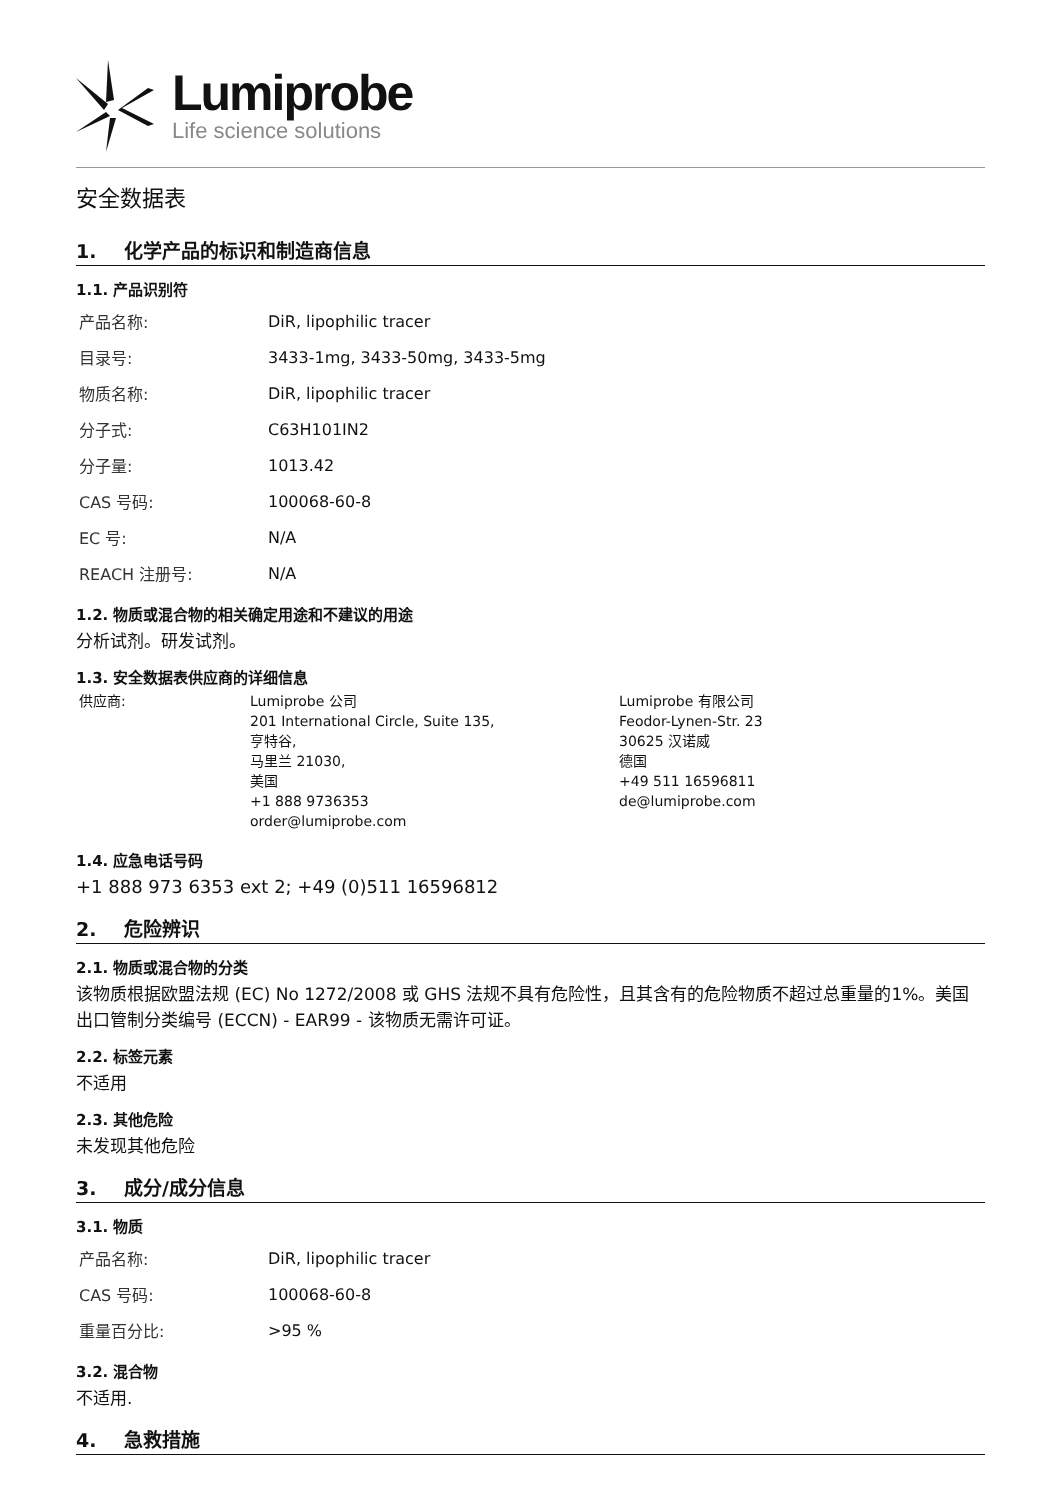Lumiprobe
Life science solutions
安全数据表
1. 化学产品的标识和制造商信息
1.1. 产品识别符
| 产品名称: | DiR, lipophilic tracer |
| 目录号: | 3433-1mg, 3433-50mg, 3433-5mg |
| 物质名称: | DiR, lipophilic tracer |
| 分子式: | C63H101IN2 |
| 分子量: | 1013.42 |
| CAS 号码: | 100068-60-8 |
| EC 号: | N/A |
| REACH 注册号: | N/A |
1.2. 物质或混合物的相关确定用途和不建议的用途
分析试剂。研发试剂。
1.3. 安全数据表供应商的详细信息
供应商: Lumiprobe 公司
201 International Circle, Suite 135,
亨特谷,
马里兰 21030,
美国
+1 888 9736353
order@lumiprobe.com
Lumiprobe 有限公司
Feodor-Lynen-Str. 23
30625 汉诺威
德国
+49 511 16596811
de@lumiprobe.com
1.4. 应急电话号码
+1 888 973 6353 ext 2; +49 (0)511 16596812
2. 危险辨识
2.1. 物质或混合物的分类
该物质根据欧盟法规 (EC) No 1272/2008 或 GHS 法规不具有危险性，且其含有的危险物质不超过总重量的1%。美国出口管制分类编号 (ECCN) - EAR99 - 该物质无需许可证。
2.2. 标签元素
不适用
2.3. 其他危险
未发现其他危险
3. 成分/成分信息
3.1. 物质
| 产品名称: | DiR, lipophilic tracer |
| CAS 号码: | 100068-60-8 |
| 重量百分比: | >95 % |
3.2. 混合物
不适用.
4. 急救措施